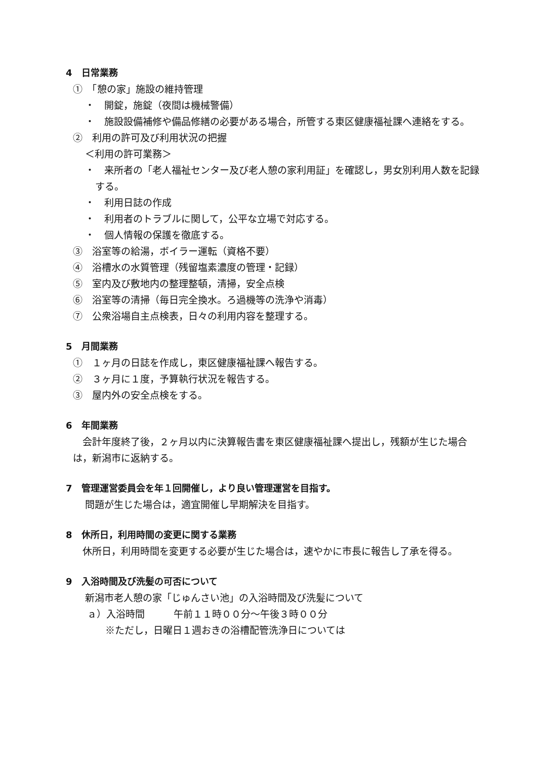4　日常業務
①　「憩の家」施設の維持管理
・　開錠，施錠（夜間は機械警備）
・　施設設備補修や備品修繕の必要がある場合，所管する東区健康福祉課へ連絡をする。
②　利用の許可及び利用状況の把握
＜利用の許可業務＞
・　来所者の「老人福祉センター及び老人憩の家利用証」を確認し，男女別利用人数を記録する。
・　利用日誌の作成
・　利用者のトラブルに関して，公平な立場で対応する。
・　個人情報の保護を徹底する。
③　浴室等の給湯，ボイラー運転（資格不要）
④　浴槽水の水質管理（残留塩素濃度の管理・記録）
⑤　室内及び敷地内の整理整頓，清掃，安全点検
⑥　浴室等の清掃（毎日完全換水。ろ過機等の洗浄や消毒）
⑦　公衆浴場自主点検表，日々の利用内容を整理する。
5　月間業務
①　１ヶ月の日誌を作成し，東区健康福祉課へ報告する。
②　３ヶ月に１度，予算執行状況を報告する。
③　屋内外の安全点検をする。
6　年間業務
　会計年度終了後，２ヶ月以内に決算報告書を東区健康福祉課へ提出し，残額が生じた場合は，新潟市に返納する。
7　管理運営委員会を年１回開催し，より良い管理運営を目指す。
問題が生じた場合は，適宜開催し早期解決を目指す。
8　休所日，利用時間の変更に関する業務
　休所日，利用時間を変更する必要が生じた場合は，速やかに市長に報告し了承を得る。
9　入浴時間及び洗髪の可否について
新潟市老人憩の家「じゅんさい池」の入浴時間及び洗髪について
ａ）入浴時間　　　午前１１時００分～午後３時００分
※ただし，日曜日１週おきの浴槽配管洗浄日については